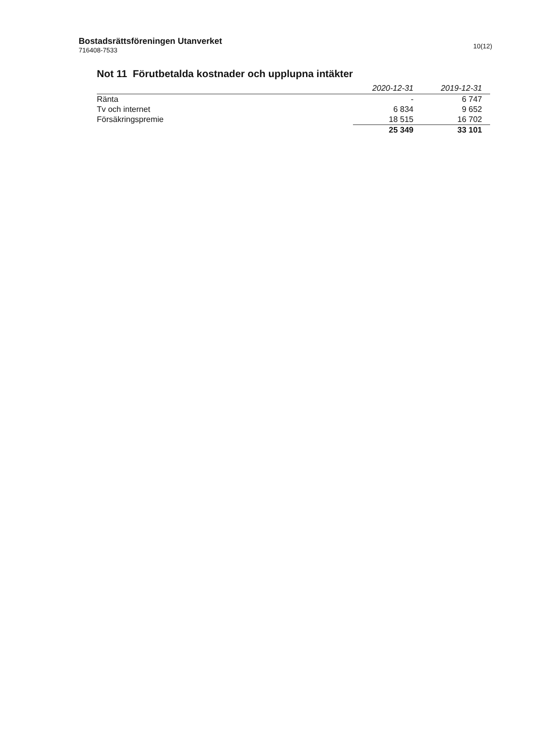Bostadsrättsföreningen Utanverket
716408-7533
10(12)
Not 11 Förutbetalda kostnader och upplupna intäkter
| | 2020-12-31 | 2019-12-31 |
| --- | --- | --- |
| Ränta | - | 6 747 |
| Tv och internet | 6 834 | 9 652 |
| Försäkringspremie | 18 515 | 16 702 |
| | 25 349 | 33 101 |